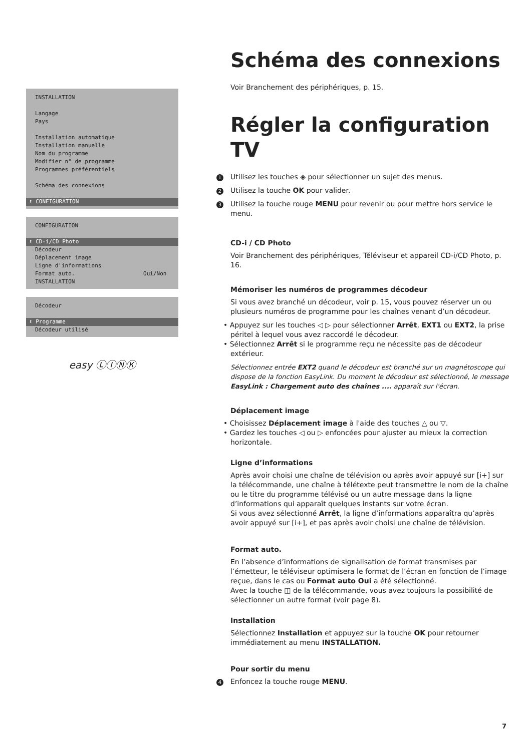INSTALLATION
Langage
Pays
Installation automatique
Installation manuelle
Nom du programme
Modifier n° de programme
Programmes préférentiels
Schéma des connexions
⬍ CONFIGURATION
CONFIGURATION
⬍ CD-i/CD Photo
Décodeur
Déplacement image
Ligne d'informations
Format auto. Oui/Non
INSTALLATION
Décodeur
⬍ Programme
Décodeur utilisé
easy ⓁⒾⓃⓀ
Schéma des connexions
Voir Branchement des périphériques, p. 15.
Régler la configuration TV
1 Utilisez les touches ◈ pour sélectionner un sujet des menus.
2 Utilisez la touche OK pour valider.
3 Utilisez la touche rouge MENU pour revenir ou pour mettre hors service le menu.
CD-i / CD Photo
Voir Branchement des périphériques, Téléviseur et appareil CD-i/CD Photo, p. 16.
Mémoriser les numéros de programmes décodeur
Si vous avez branché un décodeur, voir p. 15, vous pouvez réserver un ou plusieurs numéros de programme pour les chaînes venant d’un décodeur.
• Appuyez sur les touches ◁ ▷ pour sélectionner Arrêt, EXT1 ou EXT2, la prise péritel à lequel vous avez raccordé le décodeur.
• Sélectionnez Arrêt si le programme reçu ne nécessite pas de décodeur extérieur.
Sélectionnez entrée EXT2 quand le décodeur est branché sur un magnétoscope qui dispose de la fonction EasyLink. Du moment le décodeur est sélectionné, le message EasyLink : Chargement auto des chaînes .... apparaît sur l'écran.
Déplacement image
• Choisissez Déplacement image à l'aide des touches △ ou ▽.
• Gardez les touches ◁ ou ▷ enfoncées pour ajuster au mieux la correction horizontale.
Ligne d’informations
Après avoir choisi une chaîne de télévision ou après avoir appuyé sur [i+] sur la télécommande, une chaîne à télétexte peut transmettre le nom de la chaîne ou le titre du programme télévisé ou un autre message dans la ligne d’informations qui apparaît quelques instants sur votre écran.
Si vous avez sélectionné Arrêt, la ligne d’informations apparaîtra qu’après avoir appuyé sur [i+], et pas après avoir choisi une chaîne de télévision.
Format auto.
En l’absence d’informations de signalisation de format transmises par l’émetteur, le téléviseur optimisera le format de l’écran en fonction de l’image reçue, dans le cas ou Format auto Oui a été sélectionné.
Avec la touche ◫ de la télécommande, vous avez toujours la possibilité de sélectionner un autre format (voir page 8).
Installation
Sélectionnez Installation et appuyez sur la touche OK pour retourner immédiatement au menu INSTALLATION.
Pour sortir du menu
4 Enfoncez la touche rouge MENU.
7